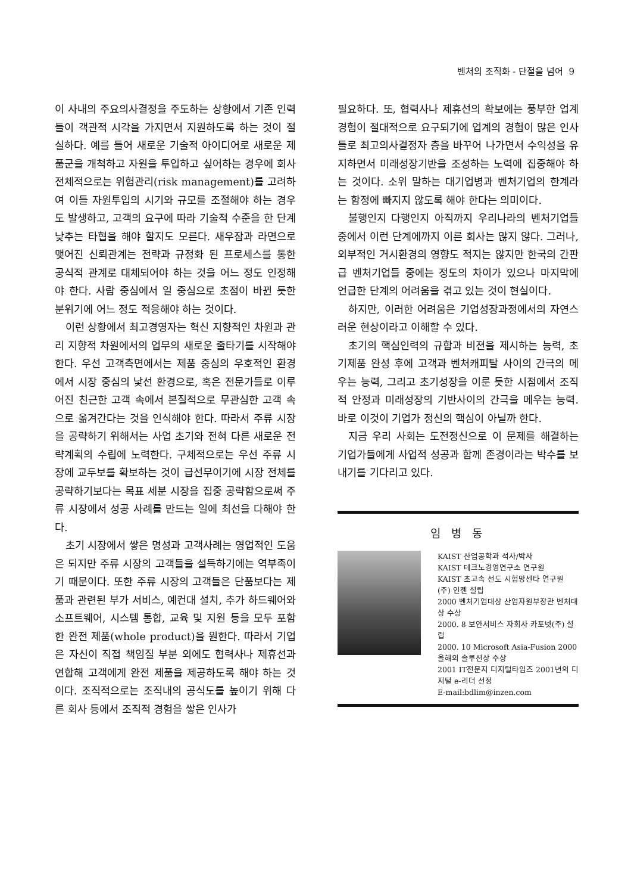벤처의 조직화 - 단절을 넘어 9
이 사내의 주요의사결정을 주도하는 상황에서 기존 인력들이 객관적 시각을 가지면서 지원하도록 하는 것이 절실하다. 예를 들어 새로운 기술적 아이디어로 새로운 제품군을 개척하고 자원을 투입하고 싶어하는 경우에 회사 전체적으로는 위험관리(risk management)를 고려하여 이들 자원투입의 시기와 규모를 조절해야 하는 경우도 발생하고, 고객의 요구에 따라 기술적 수준을 한 단계 낮추는 타협을 해야 할지도 모른다. 새우잠과 라면으로 맺어진 신뢰관계는 전략과 규정화 된 프로세스를 통한 공식적 관계로 대체되어야 하는 것을 어느 정도 인정해야 한다. 사람 중심에서 일 중심으로 초점이 바뀐 듯한 분위기에 어느 정도 적응해야 하는 것이다.
이런 상황에서 최고경영자는 혁신 지향적인 차원과 관리 지향적 차원에서의 업무의 새로운 줄타기를 시작해야 한다. 우선 고객측면에서는 제품 중심의 우호적인 환경에서 시장 중심의 낯선 환경으로, 혹은 전문가들로 이루어진 친근한 고객 속에서 본질적으로 무관심한 고객 속으로 옮겨간다는 것을 인식해야 한다. 따라서 주류 시장을 공략하기 위해서는 사업 초기와 전혀 다른 새로운 전략계획의 수립에 노력한다. 구체적으로는 우선 주류 시장에 교두보를 확보하는 것이 급선무이기에 시장 전체를 공략하기보다는 목표 세분 시장을 집중 공략함으로써 주류 시장에서 성공 사례를 만드는 일에 최선을 다해야 한다.
초기 시장에서 쌓은 명성과 고객사례는 영업적인 도움은 되지만 주류 시장의 고객들을 설득하기에는 역부족이기 때문이다. 또한 주류 시장의 고객들은 단품보다는 제품과 관련된 부가 서비스, 예컨대 설치, 추가 하드웨어와 소프트웨어, 시스템 통합, 교육 및 지원 등을 모두 포함한 완전 제품(whole product)을 원한다. 따라서 기업은 자신이 직접 책임질 부분 외에도 협력사나 제휴선과 연합해 고객에게 완전 제품을 제공하도록 해야 하는 것이다. 조직적으로는 조직내의 공식도를 높이기 위해 다른 회사 등에서 조직적 경험을 쌓은 인사가
필요하다. 또, 협력사나 제휴선의 확보에는 풍부한 업계경험이 절대적으로 요구되기에 업계의 경험이 많은 인사들로 최고의사결정자 층을 바꾸어 나가면서 수익성을 유지하면서 미래성장기반을 조성하는 노력에 집중해야 하는 것이다. 소위 말하는 대기업병과 벤처기업의 한계라는 함정에 빠지지 않도록 해야 한다는 의미이다.
불행인지 다행인지 아직까지 우리나라의 벤처기업들 중에서 이런 단계에까지 이른 회사는 많지 않다. 그러나, 외부적인 거시환경의 영향도 적지는 않지만 한국의 간판급 벤처기업들 중에는 정도의 차이가 있으나 마지막에 언급한 단계의 어려움을 겪고 있는 것이 현실이다.
하지만, 이러한 어려움은 기업성장과정에서의 자연스러운 현상이라고 이해할 수 있다.
초기의 핵심인력의 규합과 비젼을 제시하는 능력, 초기제품 완성 후에 고객과 벤처캐피탈 사이의 간극의 메우는 능력, 그리고 초기성장을 이룬 듯한 시점에서 조직적 안정과 미래성장의 기반사이의 간극을 메우는 능력. 바로 이것이 기업가 정신의 핵심이 아닐까 한다.
지금 우리 사회는 도전정신으로 이 문제를 해결하는 기업가들에게 사업적 성공과 함께 존경이라는 박수를 보내기를 기다리고 있다.
임 병 동
KAIST 산업공학과 석사/박사
KAIST 테크노경영연구소 연구원
KAIST 초고속 선도 시험망센타 연구원
(주) 인젠 설립
2000 벤처기업대상 산업자원부장관 벤처대상 수상
2000. 8 보안서비스 자회사 카포넷(주) 설립
2000. 10 Microsoft Asia-Fusion 2000 올해의 솔루션상 수상
2001 IT전문지 디지털타임즈 2001년의 디지털 e-리더 선정
E-mail:bdlim@inzen.com